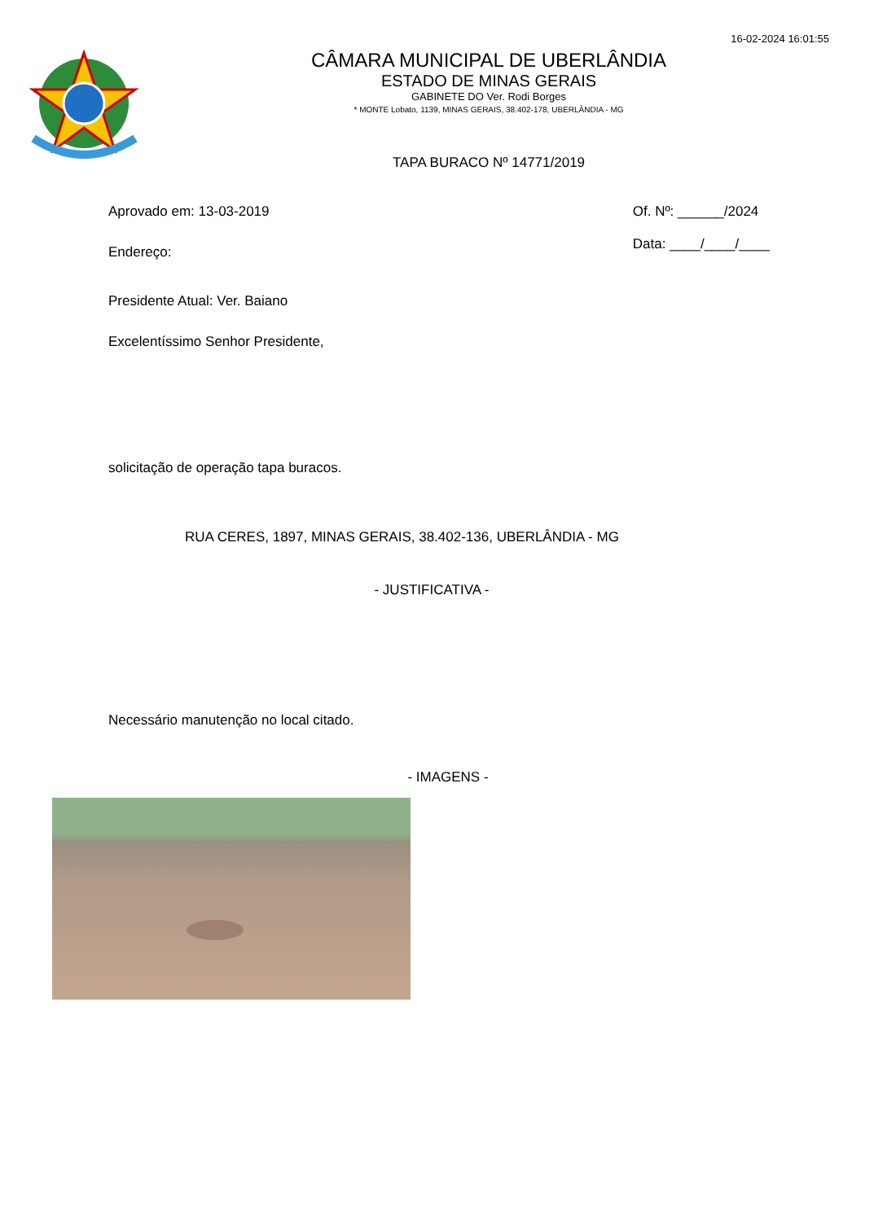16-02-2024 16:01:55
CÂMARA MUNICIPAL DE UBERLÂNDIA
ESTADO DE MINAS GERAIS
GABINETE DO Ver. Rodi Borges
* MONTE Lobato, 1139, MINAS GERAIS, 38.402-178, UBERLÂNDIA - MG
TAPA BURACO Nº 14771/2019
Aprovado em: 13-03-2019 Of. Nº: ______/2024
Data: ____/____/____
Endereço:
Presidente Atual: Ver. Baiano
Excelentíssimo Senhor Presidente,
solicitação de operação tapa buracos.
RUA CERES, 1897, MINAS GERAIS, 38.402-136, UBERLÂNDIA - MG
- JUSTIFICATIVA -
Necessário manutenção no local citado.
- IMAGENS -